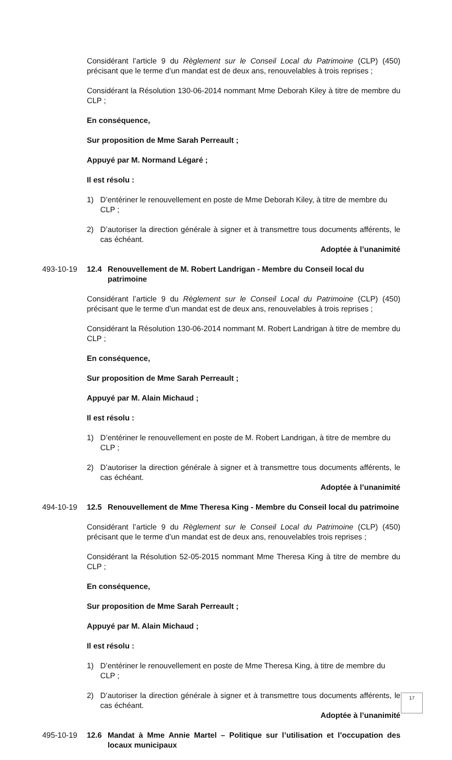Considérant l’article 9 du Règlement sur le Conseil Local du Patrimoine (CLP) (450) précisant que le terme d’un mandat est de deux ans, renouvelables à trois reprises ;
Considérant la Résolution 130-06-2014 nommant Mme Deborah Kiley à titre de membre du CLP ;
En conséquence,
Sur proposition de Mme Sarah Perreault ;
Appuyé par M. Normand Légaré ;
Il est résolu :
1) D’entériner le renouvellement en poste de Mme Deborah Kiley, à titre de membre du CLP ;
2) D’autoriser la direction générale à signer et à transmettre tous documents afférents, le cas échéant.
Adoptée à l’unanimité
493-10-19 12.4 Renouvellement de M. Robert Landrigan - Membre du Conseil local du patrimoine
Considérant l’article 9 du Règlement sur le Conseil Local du Patrimoine (CLP) (450) précisant que le terme d’un mandat est de deux ans, renouvelables à trois reprises ;
Considérant la Résolution 130-06-2014 nommant M. Robert Landrigan à titre de membre du CLP ;
En conséquence,
Sur proposition de Mme Sarah Perreault ;
Appuyé par M. Alain Michaud ;
Il est résolu :
1) D’entériner le renouvellement en poste de M. Robert Landrigan, à titre de membre du CLP ;
2) D’autoriser la direction générale à signer et à transmettre tous documents afférents, le cas échéant.
Adoptée à l’unanimité
494-10-19 12.5 Renouvellement de Mme Theresa King - Membre du Conseil local du patrimoine
Considérant l’article 9 du Règlement sur le Conseil Local du Patrimoine (CLP) (450) précisant que le terme d’un mandat est de deux ans, renouvelables trois reprises ;
Considérant la Résolution 52-05-2015 nommant Mme Theresa King à titre de membre du CLP ;
En conséquence,
Sur proposition de Mme Sarah Perreault ;
Appuyé par M. Alain Michaud ;
Il est résolu :
1) D’entériner le renouvellement en poste de Mme Theresa King, à titre de membre du CLP ;
2) D’autoriser la direction générale à signer et à transmettre tous documents afférents, le cas échéant.
Adoptée à l’unanimité
495-10-19 12.6 Mandat à Mme Annie Martel – Politique sur l’utilisation et l’occupation des locaux municipaux
17